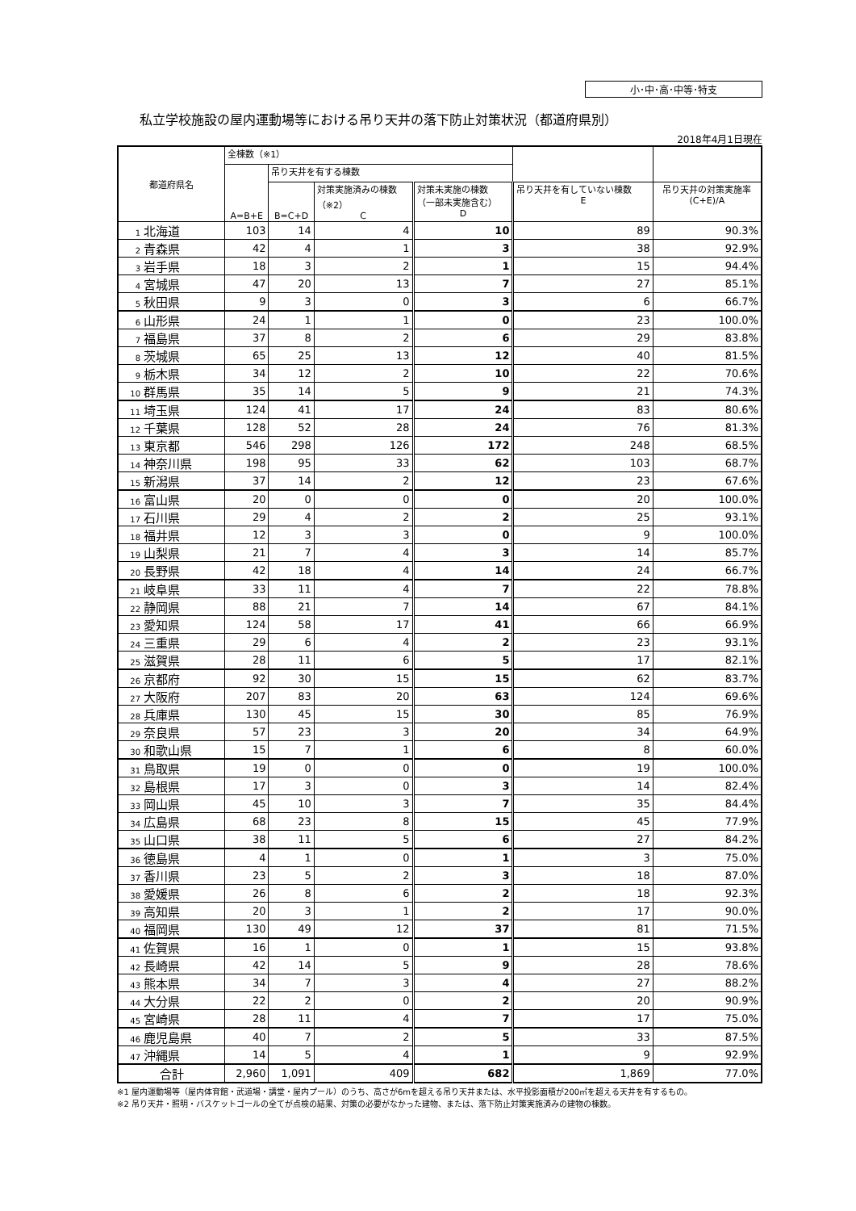小･中･高･中等･特支
私立学校施設の屋内運動場等における吊り天井の落下防止対策状況（都道府県別）
2018年4月1日現在
| 都道府県名 | 全棟数（※1） | | | | | |
| --- | --- | --- | --- | --- | --- | --- |
| | A=B+E | 吊り天井を有する棟数 | | | | |
| | | B=C+D | 対策実施済みの棟数 （※2） C | 対策未実施の棟数 （一部未実施含む） D | 吊り天井を有していない棟数 E | 吊り天井の対策実施率 (C+E)/A |
| 1 北海道 | 103 | 14 | 4 | 10 | 89 | 90.3% |
| 2 青森県 | 42 | 4 | 1 | 3 | 38 | 92.9% |
| 3 岩手県 | 18 | 3 | 2 | 1 | 15 | 94.4% |
| 4 宮城県 | 47 | 20 | 13 | 7 | 27 | 85.1% |
| 5 秋田県 | 9 | 3 | 0 | 3 | 6 | 66.7% |
| 6 山形県 | 24 | 1 | 1 | 0 | 23 | 100.0% |
| 7 福島県 | 37 | 8 | 2 | 6 | 29 | 83.8% |
| 8 茨城県 | 65 | 25 | 13 | 12 | 40 | 81.5% |
| 9 栃木県 | 34 | 12 | 2 | 10 | 22 | 70.6% |
| 10 群馬県 | 35 | 14 | 5 | 9 | 21 | 74.3% |
| 11 埼玉県 | 124 | 41 | 17 | 24 | 83 | 80.6% |
| 12 千葉県 | 128 | 52 | 28 | 24 | 76 | 81.3% |
| 13 東京都 | 546 | 298 | 126 | 172 | 248 | 68.5% |
| 14 神奈川県 | 198 | 95 | 33 | 62 | 103 | 68.7% |
| 15 新潟県 | 37 | 14 | 2 | 12 | 23 | 67.6% |
| 16 富山県 | 20 | 0 | 0 | 0 | 20 | 100.0% |
| 17 石川県 | 29 | 4 | 2 | 2 | 25 | 93.1% |
| 18 福井県 | 12 | 3 | 3 | 0 | 9 | 100.0% |
| 19 山梨県 | 21 | 7 | 4 | 3 | 14 | 85.7% |
| 20 長野県 | 42 | 18 | 4 | 14 | 24 | 66.7% |
| 21 岐阜県 | 33 | 11 | 4 | 7 | 22 | 78.8% |
| 22 静岡県 | 88 | 21 | 7 | 14 | 67 | 84.1% |
| 23 愛知県 | 124 | 58 | 17 | 41 | 66 | 66.9% |
| 24 三重県 | 29 | 6 | 4 | 2 | 23 | 93.1% |
| 25 滋賀県 | 28 | 11 | 6 | 5 | 17 | 82.1% |
| 26 京都府 | 92 | 30 | 15 | 15 | 62 | 83.7% |
| 27 大阪府 | 207 | 83 | 20 | 63 | 124 | 69.6% |
| 28 兵庫県 | 130 | 45 | 15 | 30 | 85 | 76.9% |
| 29 奈良県 | 57 | 23 | 3 | 20 | 34 | 64.9% |
| 30 和歌山県 | 15 | 7 | 1 | 6 | 8 | 60.0% |
| 31 鳥取県 | 19 | 0 | 0 | 0 | 19 | 100.0% |
| 32 島根県 | 17 | 3 | 0 | 3 | 14 | 82.4% |
| 33 岡山県 | 45 | 10 | 3 | 7 | 35 | 84.4% |
| 34 広島県 | 68 | 23 | 8 | 15 | 45 | 77.9% |
| 35 山口県 | 38 | 11 | 5 | 6 | 27 | 84.2% |
| 36 徳島県 | 4 | 1 | 0 | 1 | 3 | 75.0% |
| 37 香川県 | 23 | 5 | 2 | 3 | 18 | 87.0% |
| 38 愛媛県 | 26 | 8 | 6 | 2 | 18 | 92.3% |
| 39 高知県 | 20 | 3 | 1 | 2 | 17 | 90.0% |
| 40 福岡県 | 130 | 49 | 12 | 37 | 81 | 71.5% |
| 41 佐賀県 | 16 | 1 | 0 | 1 | 15 | 93.8% |
| 42 長崎県 | 42 | 14 | 5 | 9 | 28 | 78.6% |
| 43 熊本県 | 34 | 7 | 3 | 4 | 27 | 88.2% |
| 44 大分県 | 22 | 2 | 0 | 2 | 20 | 90.9% |
| 45 宮崎県 | 28 | 11 | 4 | 7 | 17 | 75.0% |
| 46 鹿児島県 | 40 | 7 | 2 | 5 | 33 | 87.5% |
| 47 沖縄県 | 14 | 5 | 4 | 1 | 9 | 92.9% |
| 合計 | 2,960 | 1,091 | 409 | 682 | 1,869 | 77.0% |
※1 屋内運動場等（屋内体育館・武道場・講堂・屋内プール）のうち、高さが6mを超える吊り天井または、水平投影面積が200㎡を超える天井を有するもの。
※2 吊り天井・照明・バスケットゴールの全てが点検の結果、対策の必要がなかった建物、または、落下防止対策実施済みの建物の棟数。